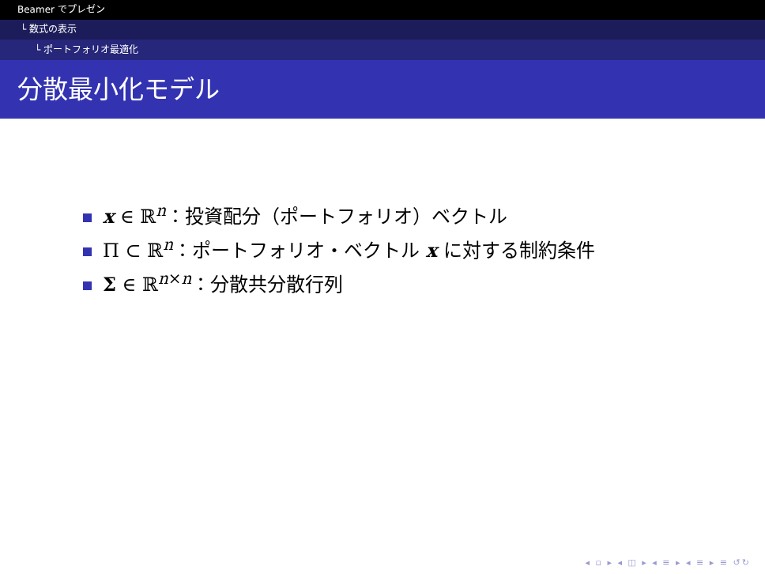Beamer でプレゼン
└ 数式の表示
└ ポートフォリオ最適化
分散最小化モデル
x ∈ ℝ<sup>n</sup>：投資配分（ポートフォリオ）ベクトル
Π ⊂ ℝ<sup>n</sup>：ポートフォリオ・ベクトル x に対する制約条件
Σ ∈ ℝ<sup>n×n</sup>：分散共分散行列
◂ ▫ ▸ ◂ ◫ ▸ ◂ ≡ ▸ ◂ ≡ ▸ ≡ ↺↻